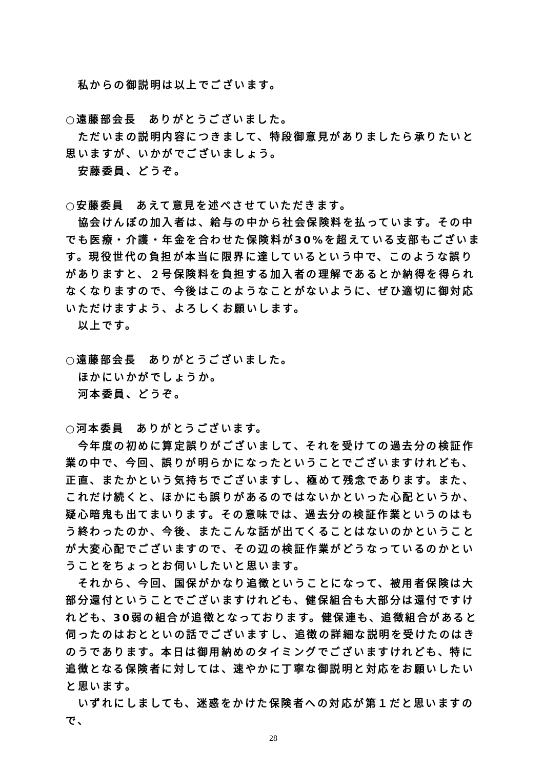私からの御説明は以上でございます。
○遠藤部会長　ありがとうございました。
　ただいまの説明内容につきまして、特段御意見がありましたら承りたいと思いますが、いかがでございましょう。
　安藤委員、どうぞ。
○安藤委員　あえて意見を述べさせていただきます。
　協会けんぽの加入者は、給与の中から社会保険料を払っています。その中でも医療・介護・年金を合わせた保険料が30%を超えている支部もございます。現役世代の負担が本当に限界に達しているという中で、このような誤りがありますと、２号保険料を負担する加入者の理解であるとか納得を得られなくなりますので、今後はこのようなことがないように、ぜひ適切に御対応いただけますよう、よろしくお願いします。
　以上です。
○遠藤部会長　ありがとうございました。
　ほかにいかがでしょうか。
　河本委員、どうぞ。
○河本委員　ありがとうございます。
　今年度の初めに算定誤りがございまして、それを受けての過去分の検証作業の中で、今回、誤りが明らかになったということでございますけれども、正直、またかという気持ちでございますし、極めて残念であります。また、これだけ続くと、ほかにも誤りがあるのではないかといった心配というか、疑心暗鬼も出てまいります。その意味では、過去分の検証作業というのはもう終わったのか、今後、またこんな話が出てくることはないのかということが大変心配でございますので、その辺の検証作業がどうなっているのかということをちょっとお伺いしたいと思います。
　それから、今回、国保がかなり追徴ということになって、被用者保険は大部分還付ということでございますけれども、健保組合も大部分は還付ですけれども、30弱の組合が追徴となっております。健保連も、追徴組合があると伺ったのはおとといの話でございますし、追徴の詳細な説明を受けたのはきのうであります。本日は御用納めのタイミングでございますけれども、特に追徴となる保険者に対しては、速やかに丁寧な御説明と対応をお願いしたいと思います。
　いずれにしましても、迷惑をかけた保険者への対応が第１だと思いますので、
28